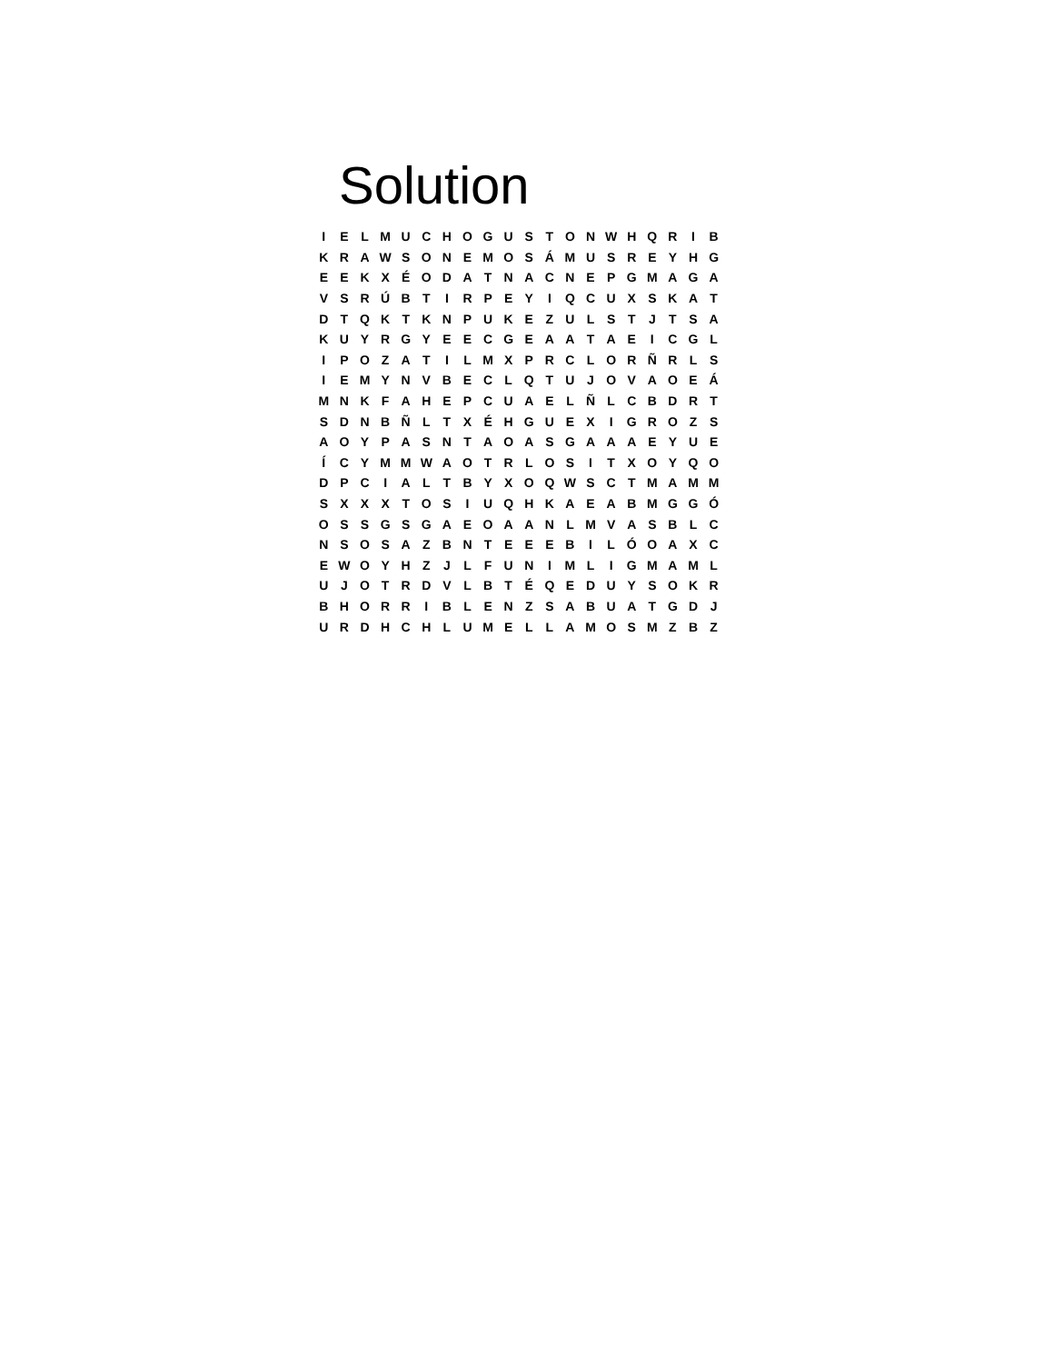Solution
| I | E | L | M | U | C | H | O | G | U | S | T | O | N | W | H | Q | R | I | B |
| K | R | A | W | S | O | N | E | M | O | S | Á | M | U | S | R | E | Y | H | G |
| E | E | K | X | É | O | D | A | T | N | A | C | N | E | P | G | M | A | G | A |
| V | S | R | Ú | B | T | I | R | P | E | Y | I | Q | C | U | X | S | K | A | T |
| D | T | Q | K | T | K | N | P | U | K | E | Z | U | L | S | T | J | T | S | A |
| K | U | Y | R | G | Y | E | E | C | G | E | A | A | T | A | E | I | C | G | L |
| I | P | O | Z | A | T | I | L | M | X | P | R | C | L | O | R | Ñ | R | L | S |
| I | E | M | Y | N | V | B | E | C | L | Q | T | U | J | O | V | A | O | E | Á |
| M | N | K | F | A | H | E | P | C | U | A | E | L | Ñ | L | C | B | D | R | T |
| S | D | N | B | Ñ | L | T | X | É | H | G | U | E | X | I | G | R | O | Z | S |
| A | O | Y | P | A | S | N | T | A | O | A | S | G | A | A | A | E | Y | U | E |
| Í | C | Y | M | M | W | A | O | T | R | L | O | S | I | T | X | O | Y | Q | O |
| D | P | C | I | A | L | T | B | Y | X | O | Q | W | S | C | T | M | A | M | M |
| S | X | X | X | T | O | S | I | U | Q | H | K | A | E | A | B | M | G | G | Ó |
| O | S | S | G | S | G | A | E | O | A | A | N | L | M | V | A | S | B | L | C |
| N | S | O | S | A | Z | B | N | T | E | E | E | B | I | L | Ó | O | A | X | C |
| E | W | O | Y | H | Z | J | L | F | U | N | I | M | L | I | G | M | A | M | L |
| U | J | O | T | R | D | V | L | B | T | É | Q | E | D | U | Y | S | O | K | R |
| B | H | O | R | R | I | B | L | E | N | Z | S | A | B | U | A | T | G | D | J |
| U | R | D | H | C | H | L | U | M | E | L | L | A | M | O | S | M | Z | B | Z |